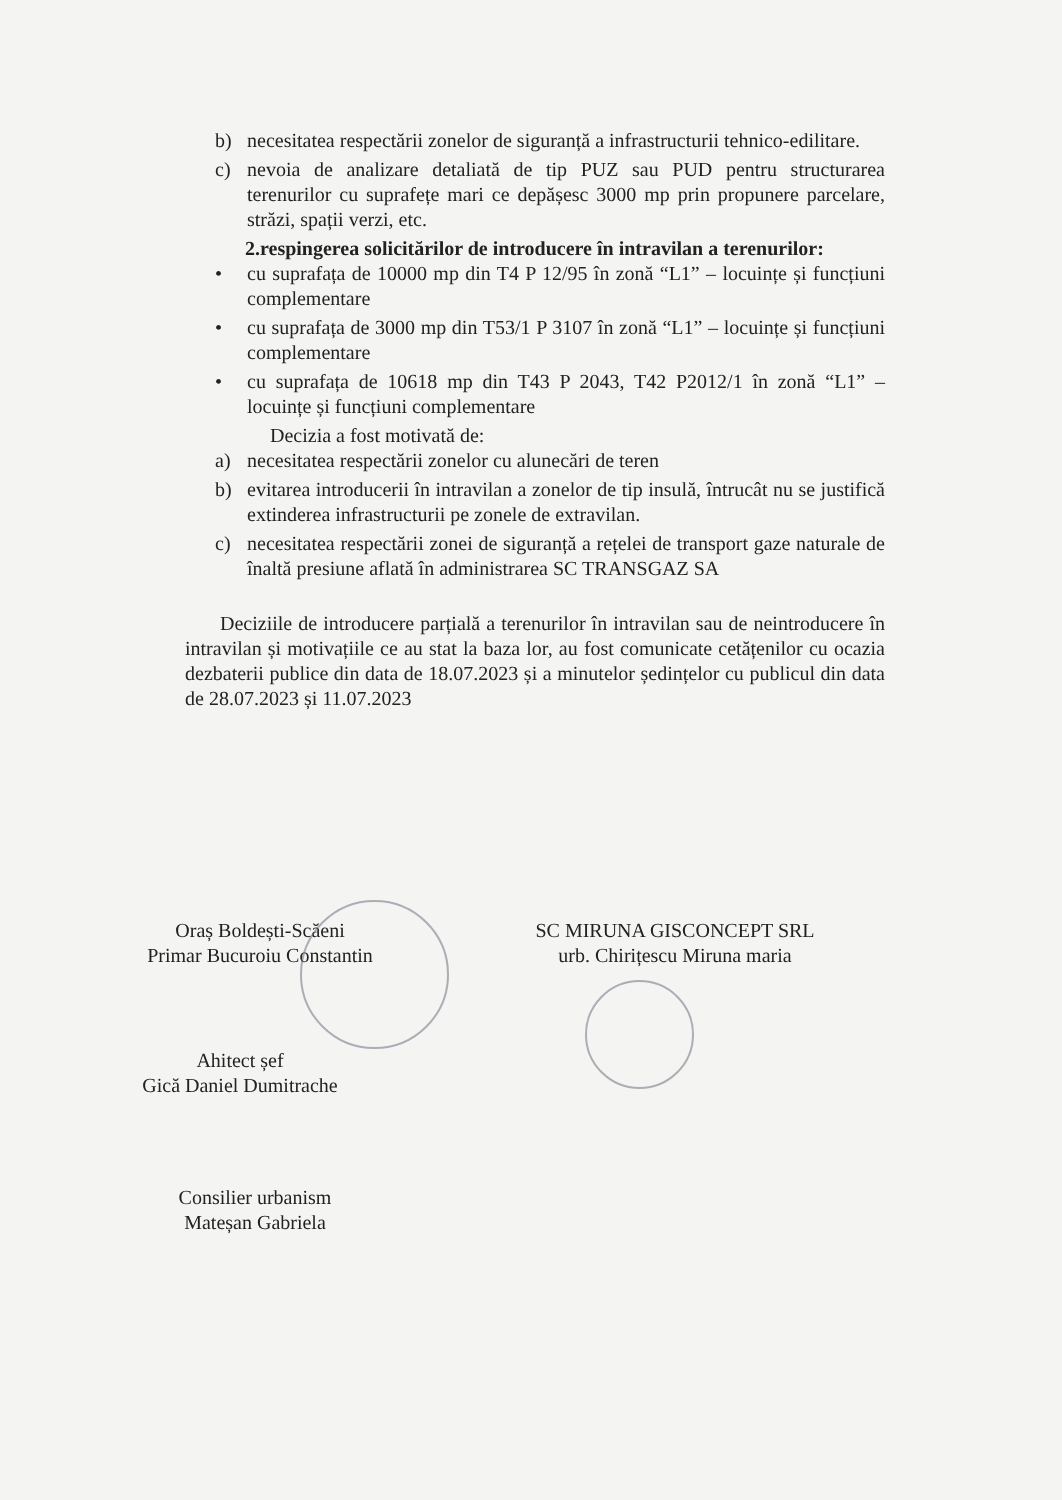b) necesitatea respectării zonelor de siguranță a infrastructurii tehnico-edilitare.
c) nevoia de analizare detaliată de tip PUZ sau PUD pentru structurarea terenurilor cu suprafețe mari ce depășesc 3000 mp prin propunere parcelare, străzi, spații verzi, etc.
2.respingerea solicitărilor de introducere în intravilan a terenurilor:
• cu suprafața de 10000 mp din T4 P 12/95 în zonă “L1” – locuințe și funcțiuni complementare
• cu suprafața de 3000 mp din T53/1 P 3107 în zonă “L1” – locuințe și funcțiuni complementare
• cu suprafața de 10618 mp din T43 P 2043, T42 P2012/1 în zonă “L1” – locuințe și funcțiuni complementare
Decizia a fost motivată de:
a) necesitatea respectării zonelor cu alunecări de teren
b) evitarea introducerii în intravilan a zonelor de tip insulă, întrucât nu se justifică extinderea infrastructurii pe zonele de extravilan.
c) necesitatea respectării zonei de siguranță a rețelei de transport gaze naturale de înaltă presiune aflată în administrarea SC TRANSGAZ SA
Deciziile de introducere parțială a terenurilor în intravilan sau de neintroducere în intravilan și motivațiile ce au stat la baza lor, au fost comunicate cetățenilor cu ocazia dezbaterii publice din data de 18.07.2023 și a minutelor ședințelor cu publicul din data de 28.07.2023 și 11.07.2023
Oraș Boldești-Scăeni
Primar Bucuroiu Constantin
SC MIRUNA GISCONCEPT SRL
urb. Chirițescu Miruna maria
Ahitect șef
Gică Daniel Dumitrache
Consilier urbanism
Mateșan Gabriela